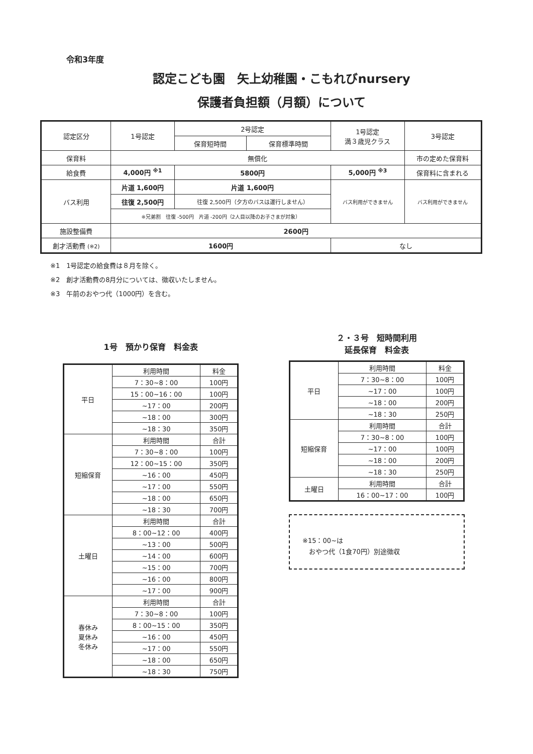令和3年度
認定こども園　矢上幼稚園・こもれびnursery
保護者負担額（月額）について
| 認定区分 | 1号認定 | 2号認定 | | 1号認定 満３歳児クラス | 3号認定 |
| | | 保育短時間 | 保育標準時間 | | |
| 保育料 | 無償化 | | | | 市の定めた保育料 |
| 給食費 | 4,000円 <sup>※1</sup> | 5800円 | | 5,000円 <sup>※3</sup> | 保育料に含まれる |
| バス利用 | 片道 1,600円 | 片道 1,600円 | | バス利用ができません | バス利用ができません |
| | 往復 2,500円 | 往復 2,500円（夕方のバスは運行しません） | | | |
| | ※兄弟割 往復 -500円 片道 -200円（2人目以降のお子さまが対象） | | | | |
| 施設整備費 | 2600円 | | | | |
| 創才活動費 (※2) | 1600円 | | | なし | |
※1　1号認定の給食費は８月を除く。
※2　創才活動費の8月分については、徴収いたしません。
※3　午前のおやつ代（1000円）を含む。
1号　預かり保育　料金表
| 平日 | 利用時間 | 料金 |
| | 7：30~8：00 | 100円 |
| | 15：00~16：00 | 100円 |
| | ~17：00 | 200円 |
| | ~18：00 | 300円 |
| | ~18：30 | 350円 |
| 短縮保育 | 利用時間 | 合計 |
| | 7：30~8：00 | 100円 |
| | 12：00~15：00 | 350円 |
| | ~16：00 | 450円 |
| | ~17：00 | 550円 |
| | ~18：00 | 650円 |
| | ~18：30 | 700円 |
| 土曜日 | 利用時間 | 合計 |
| | 8：00~12：00 | 400円 |
| | ~13：00 | 500円 |
| | ~14：00 | 600円 |
| | ~15：00 | 700円 |
| | ~16：00 | 800円 |
| | ~17：00 | 900円 |
| 春休み 夏休み 冬休み | 利用時間 | 合計 |
| | 7：30~8：00 | 100円 |
| | 8：00~15：00 | 350円 |
| | ~16：00 | 450円 |
| | ~17：00 | 550円 |
| | ~18：00 | 650円 |
| | ~18：30 | 750円 |
２・３号　短時間利用
延長保育　料金表
| 平日 | 利用時間 | 料金 |
| | 7：30~8：00 | 100円 |
| | ~17：00 | 100円 |
| | ~18：00 | 200円 |
| | ~18：30 | 250円 |
| 短縮保育 | 利用時間 | 合計 |
| | 7：30~8：00 | 100円 |
| | ~17：00 | 100円 |
| | ~18：00 | 200円 |
| | ~18：30 | 250円 |
| 土曜日 | 利用時間 | 合計 |
| | 16：00~17：00 | 100円 |
※15：00~は
　おやつ代（1食70円）別途徴収